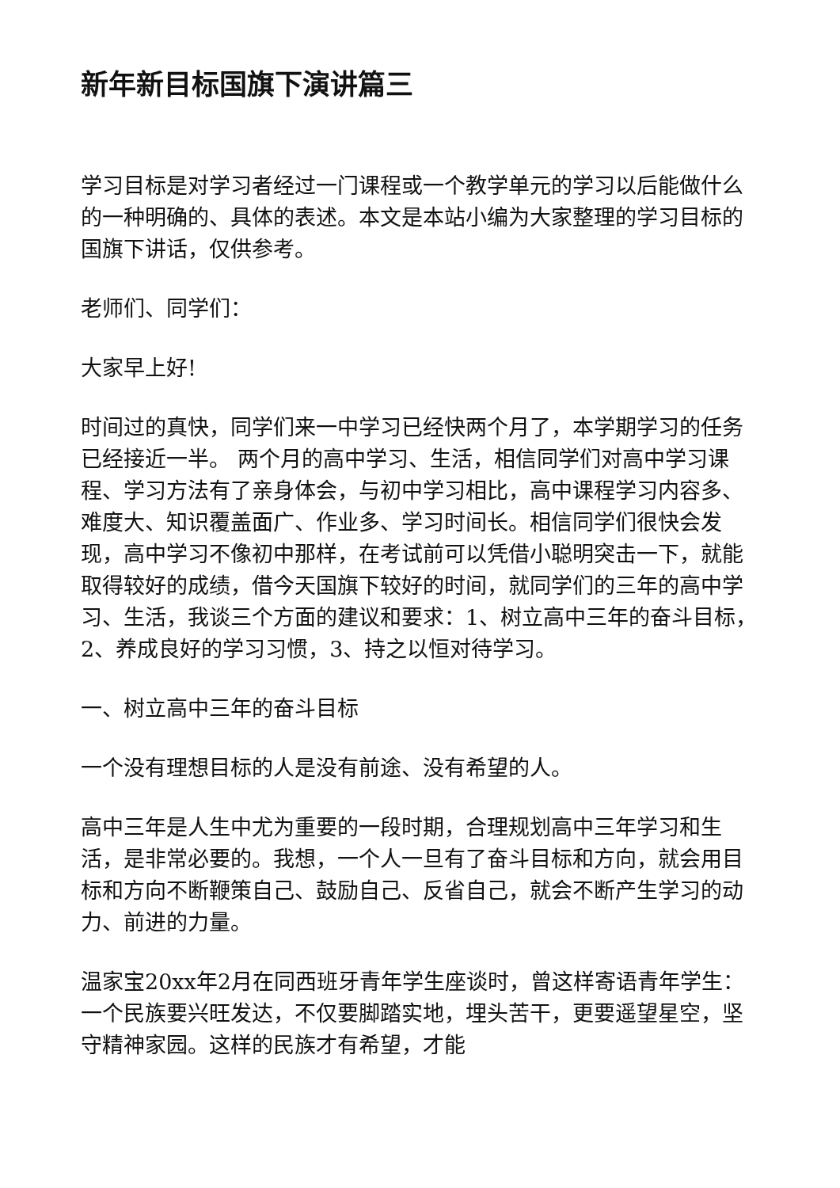新年新目标国旗下演讲篇三
学习目标是对学习者经过一门课程或一个教学单元的学习以后能做什么的一种明确的、具体的表述。本文是本站小编为大家整理的学习目标的国旗下讲话，仅供参考。
老师们、同学们：
大家早上好!
时间过的真快，同学们来一中学习已经快两个月了，本学期学习的任务已经接近一半。 两个月的高中学习、生活，相信同学们对高中学习课程、学习方法有了亲身体会，与初中学习相比，高中课程学习内容多、难度大、知识覆盖面广、作业多、学习时间长。相信同学们很快会发现，高中学习不像初中那样，在考试前可以凭借小聪明突击一下，就能取得较好的成绩，借今天国旗下较好的时间，就同学们的三年的高中学习、生活，我谈三个方面的建议和要求：1、树立高中三年的奋斗目标，2、养成良好的学习习惯，3、持之以恒对待学习。
一、树立高中三年的奋斗目标
一个没有理想目标的人是没有前途、没有希望的人。
高中三年是人生中尤为重要的一段时期，合理规划高中三年学习和生活，是非常必要的。我想，一个人一旦有了奋斗目标和方向，就会用目标和方向不断鞭策自己、鼓励自己、反省自己，就会不断产生学习的动力、前进的力量。
温家宝20xx年2月在同西班牙青年学生座谈时，曾这样寄语青年学生：一个民族要兴旺发达，不仅要脚踏实地，埋头苦干，更要遥望星空，坚守精神家园。这样的民族才有希望，才能